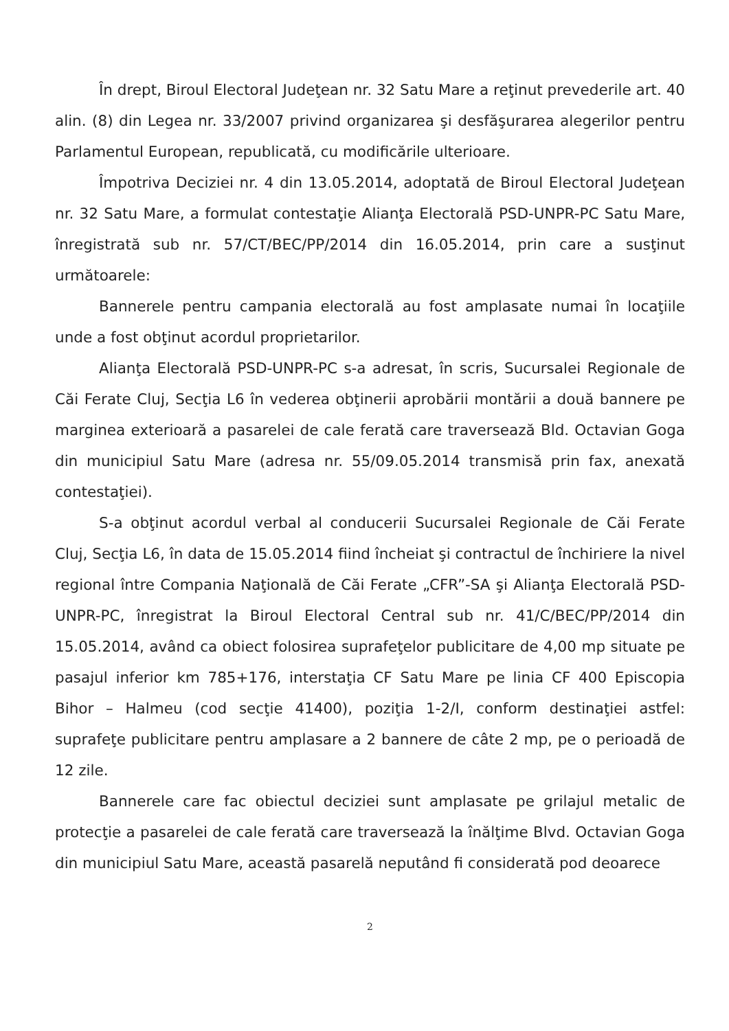În drept, Biroul Electoral Judeţean nr. 32 Satu Mare a reţinut prevederile art. 40 alin. (8) din Legea nr. 33/2007 privind organizarea şi desfăşurarea alegerilor pentru Parlamentul European, republicată, cu modificările ulterioare.
Împotriva Deciziei nr. 4 din 13.05.2014, adoptată de Biroul Electoral Judeţean nr. 32 Satu Mare, a formulat contestaţie Alianţa Electorală PSD-UNPR-PC Satu Mare, înregistrată sub nr. 57/CT/BEC/PP/2014 din 16.05.2014, prin care a susţinut următoarele:
Bannerele pentru campania electorală au fost amplasate numai în locaţiile unde a fost obţinut acordul proprietarilor.
Alianţa Electorală PSD-UNPR-PC s-a adresat, în scris, Sucursalei Regionale de Căi Ferate Cluj, Secţia L6 în vederea obţinerii aprobării montării a două bannere pe marginea exterioară a pasarelei de cale ferată care traversează Bld. Octavian Goga din municipiul Satu Mare (adresa nr. 55/09.05.2014 transmisă prin fax, anexată contestaţiei).
S-a obţinut acordul verbal al conducerii Sucursalei Regionale de Căi Ferate Cluj, Secţia L6, în data de 15.05.2014 fiind încheiat şi contractul de închiriere la nivel regional între Compania Naţională de Căi Ferate „CFR”-SA şi Alianţa Electorală PSD-UNPR-PC, înregistrat la Biroul Electoral Central sub nr. 41/C/BEC/PP/2014 din 15.05.2014, având ca obiect folosirea suprafeţelor publicitare de 4,00 mp situate pe pasajul inferior km 785+176, interstaţia CF Satu Mare pe linia CF 400 Episcopia Bihor – Halmeu (cod secţie 41400), poziţia 1-2/I, conform destinaţiei astfel: suprafeţe publicitare pentru amplasare a 2 bannere de câte 2 mp, pe o perioadă de 12 zile.
Bannerele care fac obiectul deciziei sunt amplasate pe grilajul metalic de protecţie a pasarelei de cale ferată care traversează la înălţime Blvd. Octavian Goga din municipiul Satu Mare, această pasarelă neputând fi considerată pod deoarece
2